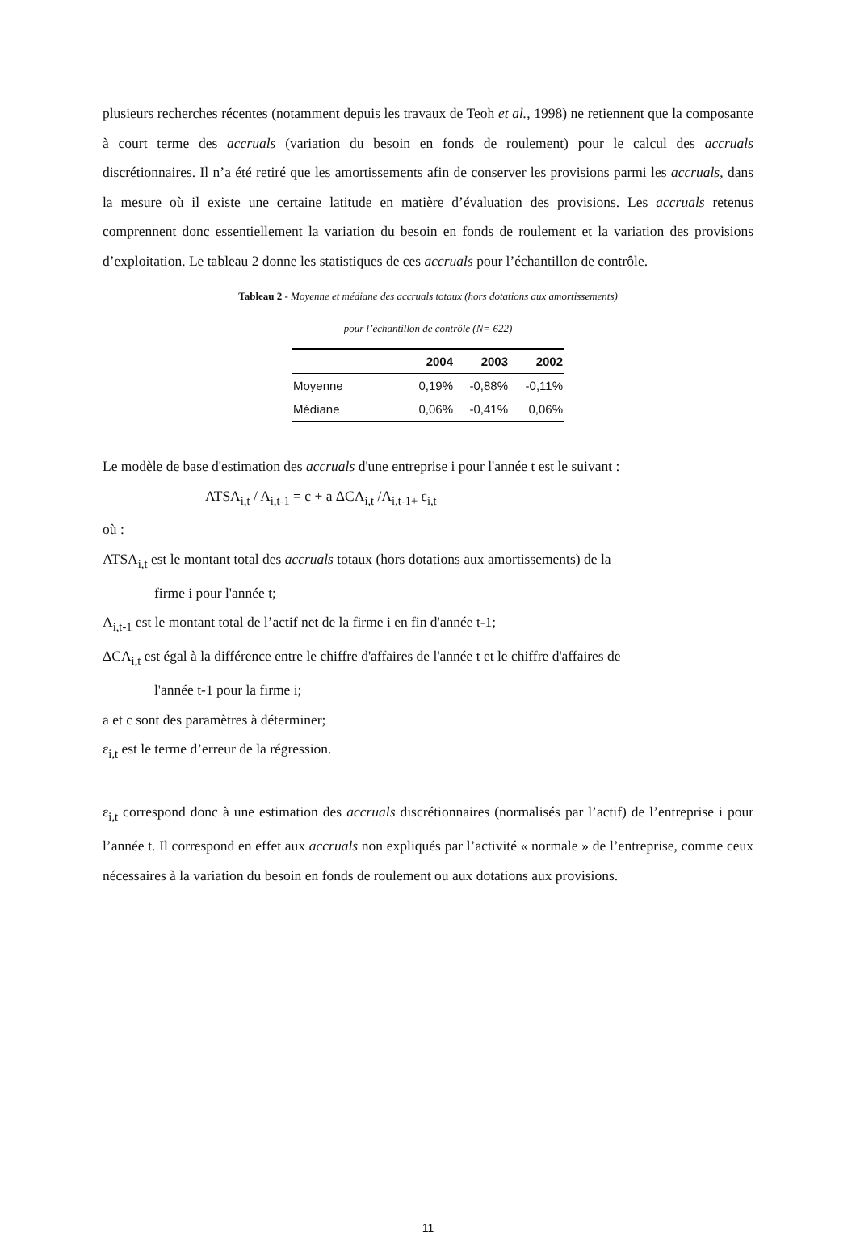plusieurs recherches récentes (notamment depuis les travaux de Teoh et al., 1998) ne retiennent que la composante à court terme des accruals (variation du besoin en fonds de roulement) pour le calcul des accruals discrétionnaires. Il n’a été retiré que les amortissements afin de conserver les provisions parmi les accruals, dans la mesure où il existe une certaine latitude en matière d’évaluation des provisions. Les accruals retenus comprennent donc essentiellement la variation du besoin en fonds de roulement et la variation des provisions d’exploitation. Le tableau 2 donne les statistiques de ces accruals pour l’échantillon de contrôle.
Tableau 2 - Moyenne et médiane des accruals totaux (hors dotations aux amortissements)
pour l’échantillon de contrôle (N= 622)
| | 2004 | 2003 | 2002 |
| --- | --- | --- | --- |
| Moyenne | 0,19% | -0,88% | -0,11% |
| Médiane | 0,06% | -0,41% | 0,06% |
Le modèle de base d'estimation des accruals d'une entreprise i pour l'année t est le suivant :
ATSA<sub>i,t</sub> / A<sub>i,t-1</sub> = c + a ΔCA<sub>i,t</sub> /A<sub>i,t-1+</sub> ε<sub>i,t</sub>
où :
ATSA<sub>i,t</sub> est le montant total des accruals totaux (hors dotations aux amortissements) de la
firme i pour l'année t;
A<sub>i,t-1</sub> est le montant total de l’actif net de la firme i en fin d'année t-1;
ΔCA<sub>i,t</sub> est égal à la différence entre le chiffre d'affaires de l'année t et le chiffre d'affaires de
l'année t-1 pour la firme i;
a et c sont des paramètres à déterminer;
ε<sub>i,t</sub> est le terme d’erreur de la régression.
ε<sub>i,t</sub> correspond donc à une estimation des accruals discrétionnaires (normalisés par l’actif) de l’entreprise i pour l’année t. Il correspond en effet aux accruals non expliqués par l’activité « normale » de l’entreprise, comme ceux nécessaires à la variation du besoin en fonds de roulement ou aux dotations aux provisions.
11